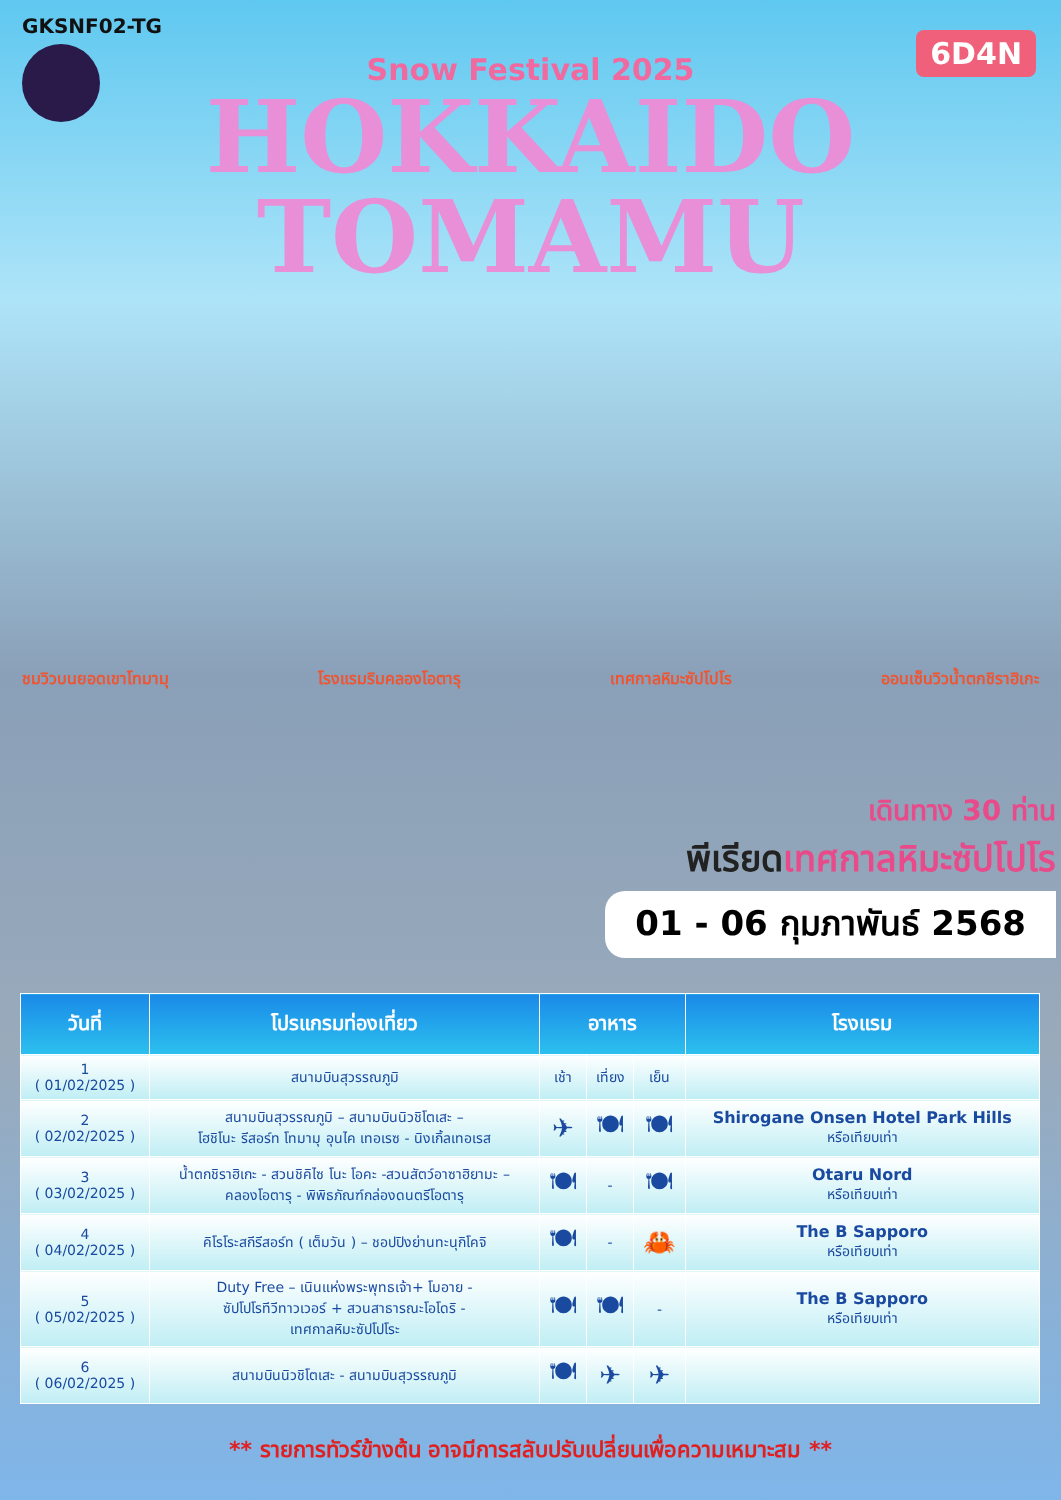GKSNF02-TG
6D4N
Snow Festival 2025
HOKKAIDO
TOMAMU
ชมวิวบนยอดเขาโทมามุ โรงแรมริมคลองโอตารุ เทศกาลหิมะซัปโปโร ออนเซ็นวิวน้ำตกชิราฮิเกะ
เดินทาง 30 ท่าน
พีเรียดเทศกาลหิมะซัปโปโร
01 - 06 กุมภาพันธ์ 2568
| วันที่ | โปรแกรมท่องเที่ยว | อาหาร | | | โรงแรม |
| --- | --- | --- | --- | --- | --- |
| 1 ( 01/02/2025 ) | สนามบินสุวรรณภูมิ | เช้า | เที่ยง | เย็น | |
| 2 ( 02/02/2025 ) | สนามบินสุวรรณภูมิ – สนามบินนิวชิโตเสะ – โฮชิโนะ รีสอร์ท โทมามุ อุนไค เทอเรซ - นิงเกิ้ลเทอเรส | ✈ | 🍽 | 🍽 | Shirogane Onsen Hotel Park Hills หรือเทียบเท่า |
| 3 ( 03/02/2025 ) | น้ำตกชิราฮิเกะ - สวนชิคิไซ โนะ โอคะ -สวนสัตว์อาซาฮิยามะ – คลองโอตารุ - พิพิธภัณฑ์กล่องดนตรีโอตารุ | 🍽 | - | 🍽 | Otaru Nord หรือเทียบเท่า |
| 4 ( 04/02/2025 ) | คิโรโระสกีรีสอร์ท ( เต็มวัน ) – ชอปปิงย่านทะนุกิโคจิ | 🍽 | - | 🦀 | The B Sapporo หรือเทียบเท่า |
| 5 ( 05/02/2025 ) | Duty Free – เนินแห่งพระพุทธเจ้า+ โมอาย - ซัปโปโรทีวีทาวเวอร์ + สวนสาธารณะโอโดริ - เทศกาลหิมะซัปโปโระ | 🍽 | 🍽 | - | The B Sapporo หรือเทียบเท่า |
| 6 ( 06/02/2025 ) | สนามบินนิวชิโตเสะ - สนามบินสุวรรณภูมิ | 🍽 | ✈ | ✈ | |
** รายการทัวร์ข้างต้น อาจมีการสลับปรับเปลี่ยนเพื่อความเหมาะสม **